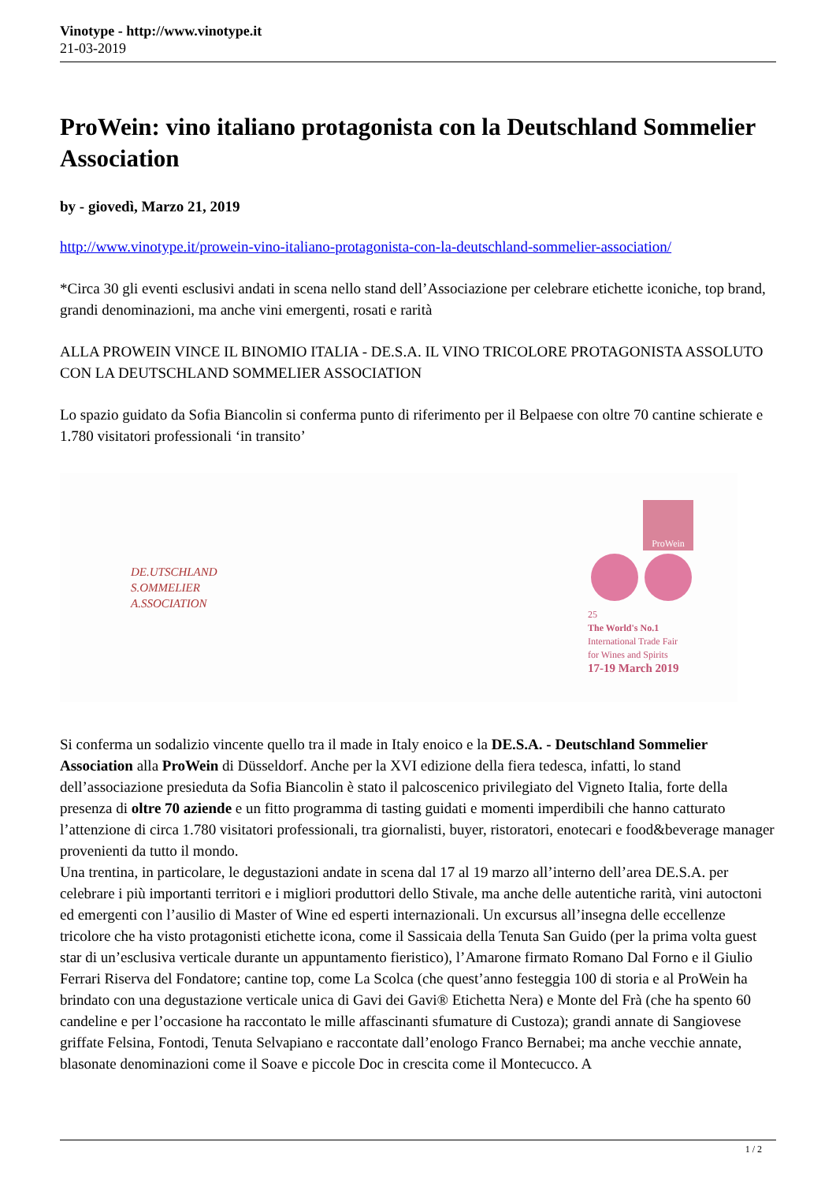Vinotype - http://www.vinotype.it
21-03-2019
ProWein: vino italiano protagonista con la Deutschland Sommelier Association
by - giovedì, Marzo 21, 2019
http://www.vinotype.it/prowein-vino-italiano-protagonista-con-la-deutschland-sommelier-association/
*Circa 30 gli eventi esclusivi andati in scena nello stand dell’Associazione per celebrare etichette iconiche, top brand, grandi denominazioni, ma anche vini emergenti, rosati e rarità
ALLA PROWEIN VINCE IL BINOMIO ITALIA - DE.S.A. IL VINO TRICOLORE PROTAGONISTA ASSOLUTO CON LA DEUTSCHLAND SOMMELIER ASSOCIATION
Lo spazio guidato da Sofia Biancolin si conferma punto di riferimento per il Belpaese con oltre 70 cantine schierate e 1.780 visitatori professionali ‘in transito’
DE.UTSCHLAND
S.OMMELIER
A.SSOCIATION
ProWein
25
The World's No.1
International Trade Fair
for Wines and Spirits
17-19 March 2019
Si conferma un sodalizio vincente quello tra il made in Italy enoico e la DE.S.A. - Deutschland Sommelier Association alla ProWein di Düsseldorf. Anche per la XVI edizione della fiera tedesca, infatti, lo stand dell’associazione presieduta da Sofia Biancolin è stato il palcoscenico privilegiato del Vigneto Italia, forte della presenza di oltre 70 aziende e un fitto programma di tasting guidati e momenti imperdibili che hanno catturato l’attenzione di circa 1.780 visitatori professionali, tra giornalisti, buyer, ristoratori, enotecari e food&beverage manager provenienti da tutto il mondo.
Una trentina, in particolare, le degustazioni andate in scena dal 17 al 19 marzo all’interno dell’area DE.S.A. per celebrare i più importanti territori e i migliori produttori dello Stivale, ma anche delle autentiche rarità, vini autoctoni ed emergenti con l’ausilio di Master of Wine ed esperti internazionali. Un excursus all’insegna delle eccellenze tricolore che ha visto protagonisti etichette icona, come il Sassicaia della Tenuta San Guido (per la prima volta guest star di un’esclusiva verticale durante un appuntamento fieristico), l’Amarone firmato Romano Dal Forno e il Giulio Ferrari Riserva del Fondatore; cantine top, come La Scolca (che quest’anno festeggia 100 di storia e al ProWein ha brindato con una degustazione verticale unica di Gavi dei Gavi® Etichetta Nera) e Monte del Frà (che ha spento 60 candeline e per l’occasione ha raccontato le mille affascinanti sfumature di Custoza); grandi annate di Sangiovese griffate Felsina, Fontodi, Tenuta Selvapiano e raccontate dall’enologo Franco Bernabei; ma anche vecchie annate, blasonate denominazioni come il Soave e piccole Doc in crescita come il Montecucco. A
1 / 2